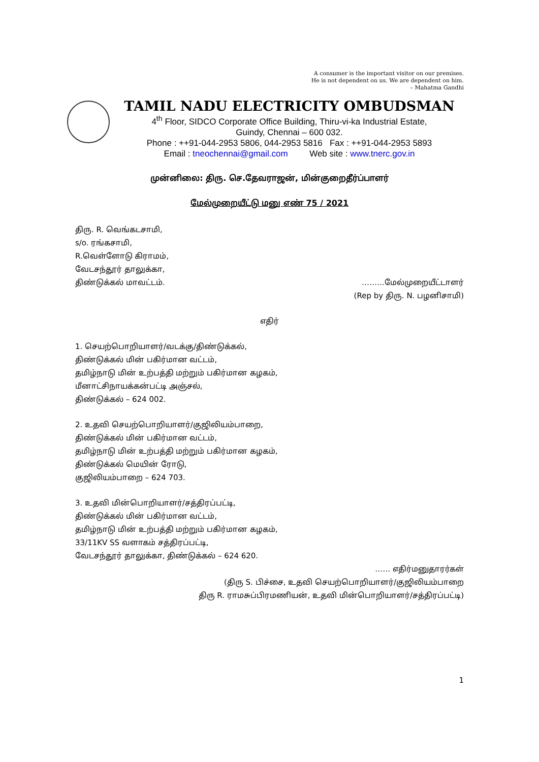A consumer is the important visitor on our premises.
He is not dependent on us. We are dependent on him.
– Mahatma Gandhi
TAMIL NADU ELECTRICITY OMBUDSMAN
4<sup>th</sup> Floor, SIDCO Corporate Office Building, Thiru-vi-ka Industrial Estate,
Guindy, Chennai – 600 032.
Phone : ++91-044-2953 5806, 044-2953 5816 Fax : ++91-044-2953 5893
Email : tneochennai@gmail.com Web site : www.tnerc.gov.in
முன்னிலை: திரு. செ.தேவராஜன், மின்குறைதீர்ப்பாளர்
மேல்முறையீட்டு மனு எண் 75 / 2021
திரு. R. வெங்கடசாமி,
s/o. ரங்கசாமி,
R.வெள்ளோடு கிராமம்,
வேடசந்தூர் தாலுக்கா,
திண்டுக்கல் மாவட்டம். ………மேல்முறையீட்டாளர்
(Rep by திரு. N. பழனிசாமி)
எதிர்
1. செயற்பொறியாளர்/வடக்கு/திண்டுக்கல்,
திண்டுக்கல் மின் பகிர்மான வட்டம்,
தமிழ்நாடு மின் உற்பத்தி மற்றும் பகிர்மான கழகம்,
மீனாட்சிநாயக்கன்பட்டி அஞ்சல்,
திண்டுக்கல் – 624 002.
2. உதவி செயற்பொறியாளர்/குஜிலியம்பாறை,
திண்டுக்கல் மின் பகிர்மான வட்டம்,
தமிழ்நாடு மின் உற்பத்தி மற்றும் பகிர்மான கழகம்,
திண்டுக்கல் மெயின் ரோடு,
குஜிலியம்பாறை – 624 703.
3. உதவி மின்பொறியாளர்/சத்திரப்பட்டி,
திண்டுக்கல் மின் பகிர்மான வட்டம்,
தமிழ்நாடு மின் உற்பத்தி மற்றும் பகிர்மான கழகம்,
33/11KV SS வளாகம் சத்திரப்பட்டி,
வேடசந்தூர் தாலுக்கா, திண்டுக்கல் – 624 620.
…… எதிர்மனுதாரர்கள்
(திரு S. பிச்சை, உதவி செயற்பொறியாளர்/குஜிலியம்பாறை
திரு R. ராமசுப்பிரமணியன், உதவி மின்பொறியாளர்/சத்திரப்பட்டி)
1